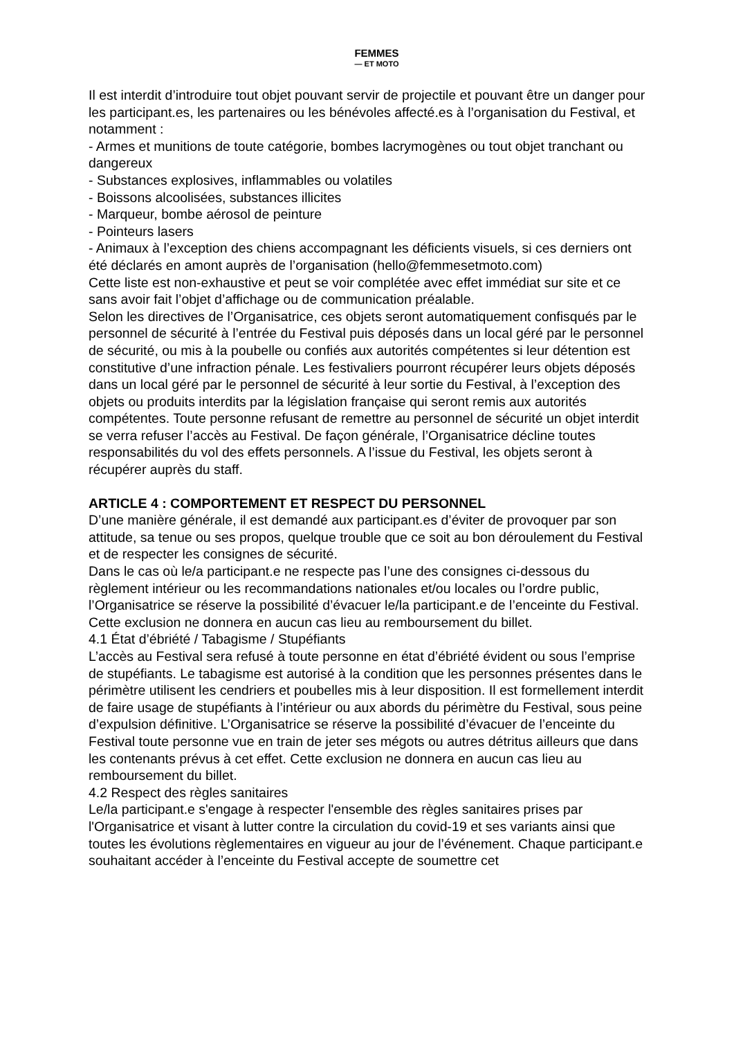FEMMES
— ET MOTO
Il est interdit d’introduire tout objet pouvant servir de projectile et pouvant être un danger pour les participant.es, les partenaires ou les bénévoles affecté.es à l’organisation du Festival, et notamment :
- Armes et munitions de toute catégorie, bombes lacrymogènes ou tout objet tranchant ou dangereux
- Substances explosives, inflammables ou volatiles
- Boissons alcoolisées, substances illicites
- Marqueur, bombe aérosol de peinture
- Pointeurs lasers
- Animaux à l’exception des chiens accompagnant les déficients visuels, si ces derniers ont été déclarés en amont auprès de l’organisation (hello@femmesetmoto.com)
Cette liste est non-exhaustive et peut se voir complétée avec effet immédiat sur site et ce sans avoir fait l’objet d’affichage ou de communication préalable.
Selon les directives de l’Organisatrice, ces objets seront automatiquement confisqués par le personnel de sécurité à l’entrée du Festival puis déposés dans un local géré par le personnel de sécurité, ou mis à la poubelle ou confiés aux autorités compétentes si leur détention est constitutive d’une infraction pénale. Les festivaliers pourront récupérer leurs objets déposés dans un local géré par le personnel de sécurité à leur sortie du Festival, à l’exception des objets ou produits interdits par la législation française qui seront remis aux autorités compétentes. Toute personne refusant de remettre au personnel de sécurité un objet interdit se verra refuser l’accès au Festival. De façon générale, l’Organisatrice décline toutes responsabilités du vol des effets personnels. A l’issue du Festival, les objets seront à récupérer auprès du staff.
ARTICLE 4 : COMPORTEMENT ET RESPECT DU PERSONNEL
D’une manière générale, il est demandé aux participant.es d’éviter de provoquer par son attitude, sa tenue ou ses propos, quelque trouble que ce soit au bon déroulement du Festival et de respecter les consignes de sécurité.
Dans le cas où le/a participant.e ne respecte pas l’une des consignes ci-dessous du règlement intérieur ou les recommandations nationales et/ou locales ou l’ordre public, l’Organisatrice se réserve la possibilité d’évacuer le/la participant.e de l’enceinte du Festival. Cette exclusion ne donnera en aucun cas lieu au remboursement du billet.
4.1 État d’ébriété / Tabagisme / Stupéfiants
L’accès au Festival sera refusé à toute personne en état d’ébriété évident ou sous l’emprise de stupéfiants. Le tabagisme est autorisé à la condition que les personnes présentes dans le périmètre utilisent les cendriers et poubelles mis à leur disposition. Il est formellement interdit de faire usage de stupéfiants à l’intérieur ou aux abords du périmètre du Festival, sous peine d’expulsion définitive. L’Organisatrice se réserve la possibilité d’évacuer de l’enceinte du Festival toute personne vue en train de jeter ses mégots ou autres détritus ailleurs que dans les contenants prévus à cet effet. Cette exclusion ne donnera en aucun cas lieu au remboursement du billet.
4.2 Respect des règles sanitaires
Le/la participant.e s'engage à respecter l'ensemble des règles sanitaires prises par l'Organisatrice et visant à lutter contre la circulation du covid-19 et ses variants ainsi que toutes les évolutions règlementaires en vigueur au jour de l’événement. Chaque participant.e souhaitant accéder à l’enceinte du Festival accepte de soumettre cet